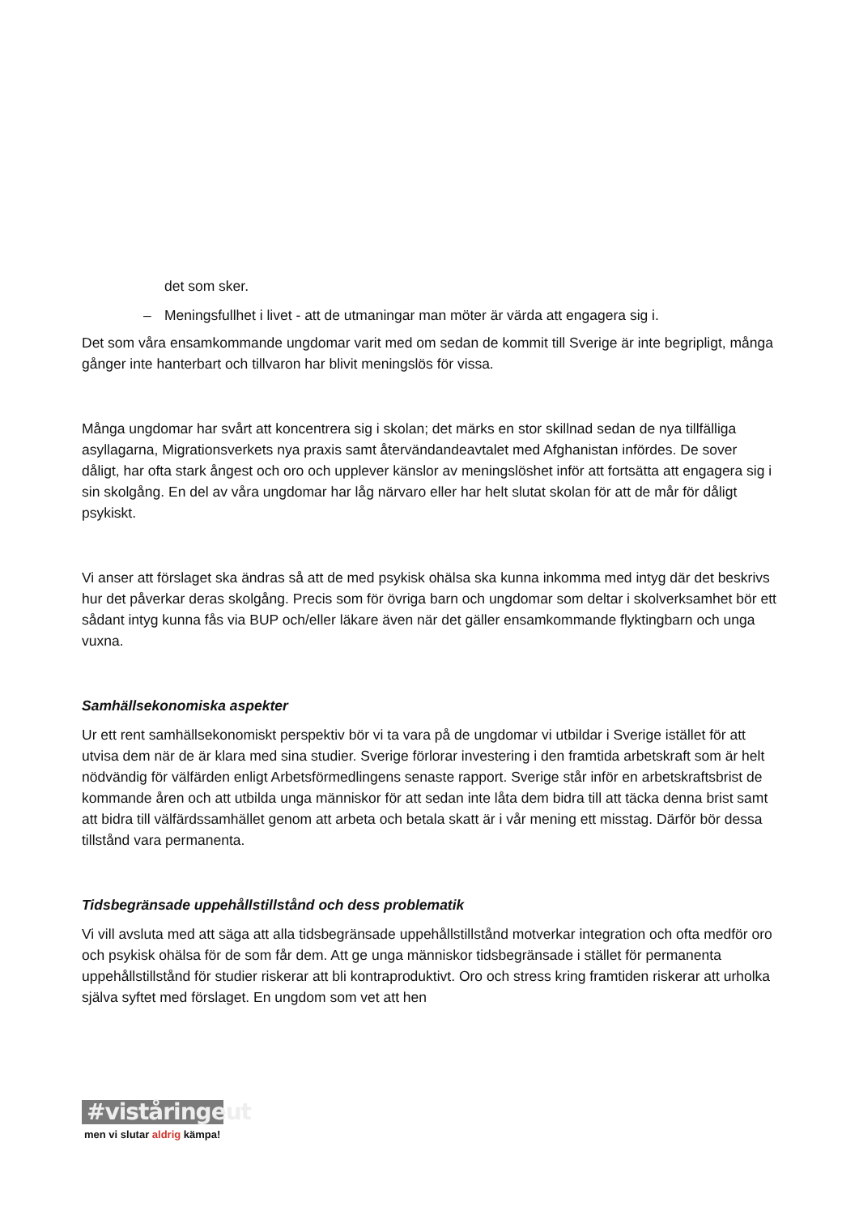det som sker.
– Meningsfullhet i livet - att de utmaningar man möter är värda att engagera sig i.
Det som våra ensamkommande ungdomar varit med om sedan de kommit till Sverige är inte begripligt, många gånger inte hanterbart och tillvaron har blivit meningslös för vissa.
Många ungdomar har svårt att koncentrera sig i skolan; det märks en stor skillnad sedan de nya tillfälliga asyllagarna, Migrationsverkets nya praxis samt återvändandeavtalet med Afghanistan infördes. De sover dåligt, har ofta stark ångest och oro och upplever känslor av meningslöshet inför att fortsätta att engagera sig i sin skolgång. En del av våra ungdomar har låg närvaro eller har helt slutat skolan för att de mår för dåligt psykiskt.
Vi anser att förslaget ska ändras så att de med psykisk ohälsa ska kunna inkomma med intyg där det beskrivs hur det påverkar deras skolgång. Precis som för övriga barn och ungdomar som deltar i skolverksamhet bör ett sådant intyg kunna fås via BUP och/eller läkare även när det gäller ensamkommande flyktingbarn och unga vuxna.
Samhällsekonomiska aspekter
Ur ett rent samhällsekonomiskt perspektiv bör vi ta vara på de ungdomar vi utbildar i Sverige istället för att utvisa dem när de är klara med sina studier. Sverige förlorar investering i den framtida arbetskraft som är helt nödvändig för välfärden enligt Arbetsförmedlingens senaste rapport. Sverige står inför en arbetskraftsbrist de kommande åren och att utbilda unga människor för att sedan inte låta dem bidra till att täcka denna brist samt att bidra till välfärdssamhället genom att arbeta och betala skatt är i vår mening ett misstag. Därför bör dessa tillstånd vara permanenta.
Tidsbegränsade uppehållstillstånd och dess problematik
Vi vill avsluta med att säga att alla tidsbegränsade uppehållstillstånd motverkar integration och ofta medför oro och psykisk ohälsa för de som får dem. Att ge unga människor tidsbegränsade i stället för permanenta uppehållstillstånd för studier riskerar att bli kontraproduktivt. Oro och stress kring framtiden riskerar att urholka själva syftet med förslaget. En ungdom som vet att hen
#viståringeut
men vi slutar aldrig kämpa!